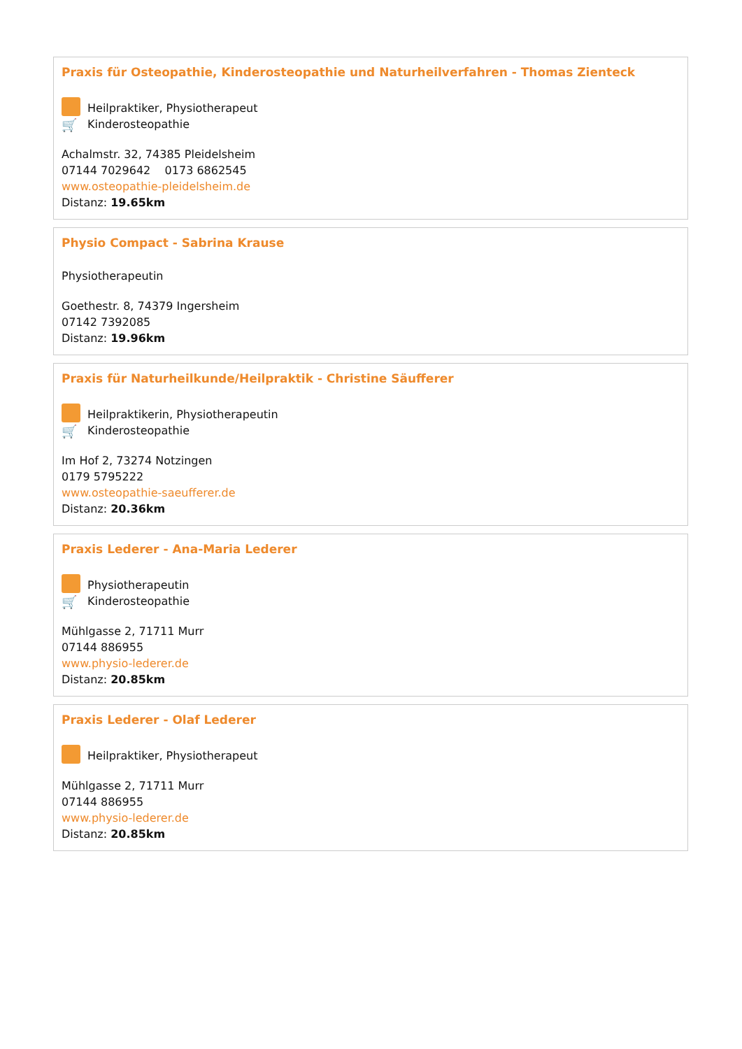Praxis für Osteopathie, Kinderosteopathie und Naturheilverfahren - Thomas Zienteck
Heilpraktiker, Physiotherapeut
🛒 Kinderosteopathie
Achalmstr. 32, 74385 Pleidelsheim
07144 7029642 0173 6862545
www.osteopathie-pleidelsheim.de
Distanz: 19.65km
Physio Compact - Sabrina Krause
Physiotherapeutin
Goethestr. 8, 74379 Ingersheim
07142 7392085
Distanz: 19.96km
Praxis für Naturheilkunde/Heilpraktik - Christine Säufferer
Heilpraktikerin, Physiotherapeutin
🛒 Kinderosteopathie
Im Hof 2, 73274 Notzingen
0179 5795222
www.osteopathie-saeufferer.de
Distanz: 20.36km
Praxis Lederer - Ana-Maria Lederer
Physiotherapeutin
🛒 Kinderosteopathie
Mühlgasse 2, 71711 Murr
07144 886955
www.physio-lederer.de
Distanz: 20.85km
Praxis Lederer - Olaf Lederer
Heilpraktiker, Physiotherapeut
Mühlgasse 2, 71711 Murr
07144 886955
www.physio-lederer.de
Distanz: 20.85km